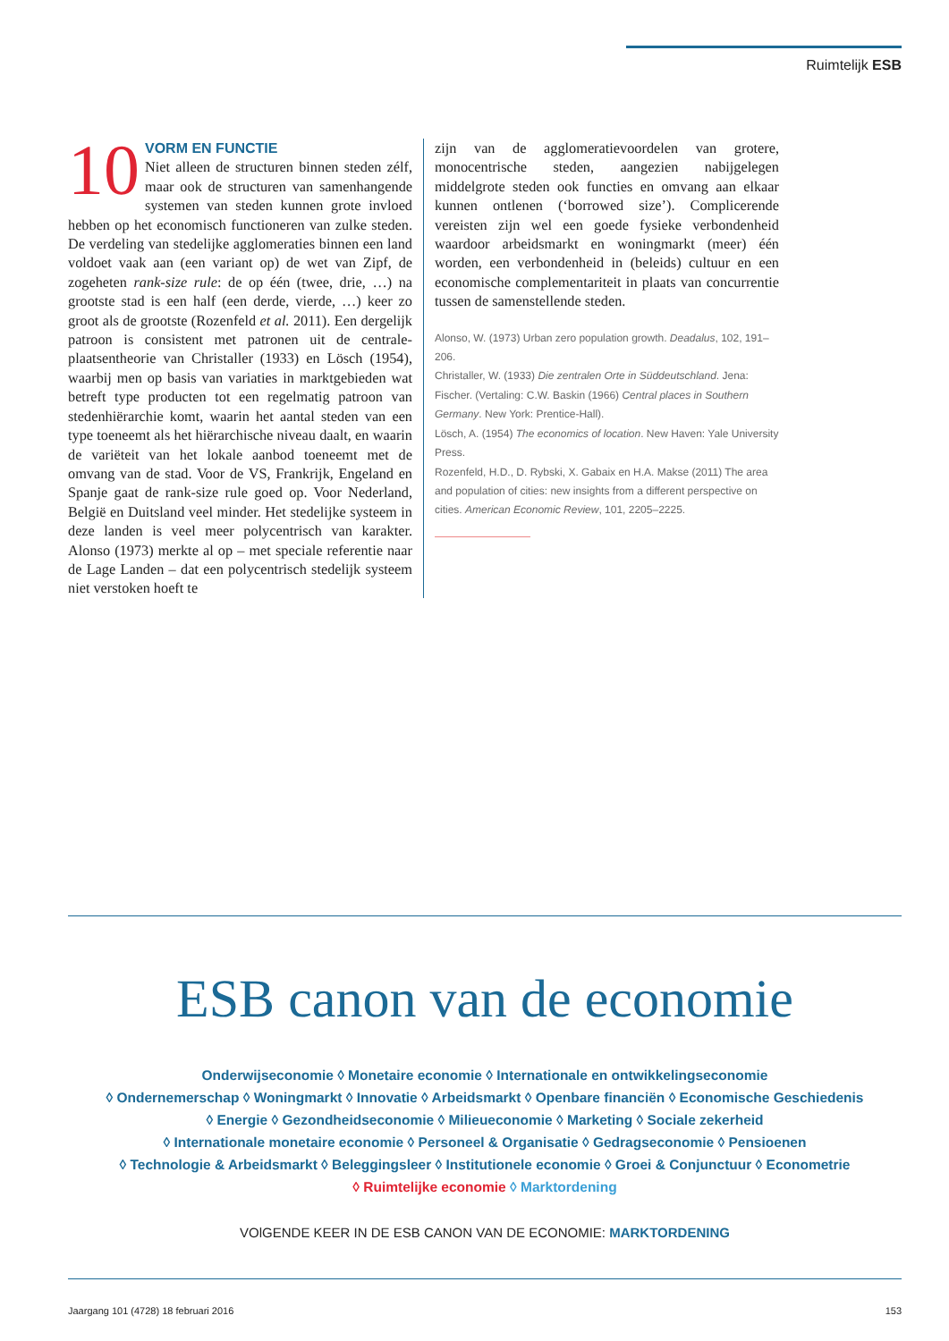Ruimtelijk ESB
10 VORM EN FUNCTIE
Niet alleen de structuren binnen steden zélf, maar ook de structuren van samenhangende systemen van steden kunnen grote invloed hebben op het economisch functioneren van zulke steden. De verdeling van stedelijke agglomeraties binnen een land voldoet vaak aan (een variant op) de wet van Zipf, de zogeheten rank-size rule: de op één (twee, drie, …) na grootste stad is een half (een derde, vierde, …) keer zo groot als de grootste (Rozenfeld et al. 2011). Een dergelijk patroon is consistent met patronen uit de centrale-plaatsentheorie van Christaller (1933) en Lösch (1954), waarbij men op basis van variaties in marktgebieden wat betreft type producten tot een regelmatig patroon van stedenhiërarchie komt, waarin het aantal steden van een type toeneemt als het hiërarchische niveau daalt, en waarin de variëteit van het lokale aanbod toeneemt met de omvang van de stad. Voor de VS, Frankrijk, Engeland en Spanje gaat de rank-size rule goed op. Voor Nederland, België en Duitsland veel minder. Het stedelijke systeem in deze landen is veel meer polycentrisch van karakter. Alonso (1973) merkte al op – met speciale referentie naar de Lage Landen – dat een polycentrisch stedelijk systeem niet verstoken hoeft te
zijn van de agglomeratievoordelen van grotere, monocentrische steden, aangezien nabijgelegen middelgrote steden ook functies en omvang aan elkaar kunnen ontlenen (‘borrowed size’). Complicerende vereisten zijn wel een goede fysieke verbondenheid waardoor arbeidsmarkt en woningmarkt (meer) één worden, een verbondenheid in (beleids) cultuur en een economische complementariteit in plaats van concurrentie tussen de samenstellende steden.
Alonso, W. (1973) Urban zero population growth. Deadalus, 102, 191–206.
Christaller, W. (1933) Die zentralen Orte in Süddeutschland. Jena: Fischer. (Vertaling: C.W. Baskin (1966) Central places in Southern Germany. New York: Prentice-Hall).
Lösch, A. (1954) The economics of location. New Haven: Yale University Press.
Rozenfeld, H.D., D. Rybski, X. Gabaix en H.A. Makse (2011) The area and population of cities: new insights from a different perspective on cities. American Economic Review, 101, 2205–2225.
ESB canon van de economie
Onderwijseconomie ◊ Monetaire economie ◊ Internationale en ontwikkelingseconomie
◊ Ondernemerschap ◊ Woningmarkt ◊ Innovatie ◊ Arbeidsmarkt ◊ Openbare financiën ◊ Economische Geschiedenis
◊ Energie ◊ Gezondheidseconomie ◊ Milieueconomie ◊ Marketing ◊ Sociale zekerheid
◊ Internationale monetaire economie ◊ Personeel & Organisatie ◊ Gedragseconomie ◊ Pensioenen
◊ Technologie & Arbeidsmarkt ◊ Beleggingsleer ◊ Institutionele economie ◊ Groei & Conjunctuur ◊ Econometrie
◊ Ruimtelijke economie ◊ Marktordening
VOlGENDE KEER IN DE ESB CANON VAN DE ECONOMIE: MARKTORDENING
Jaargang 101 (4728) 18 februari 2016 153